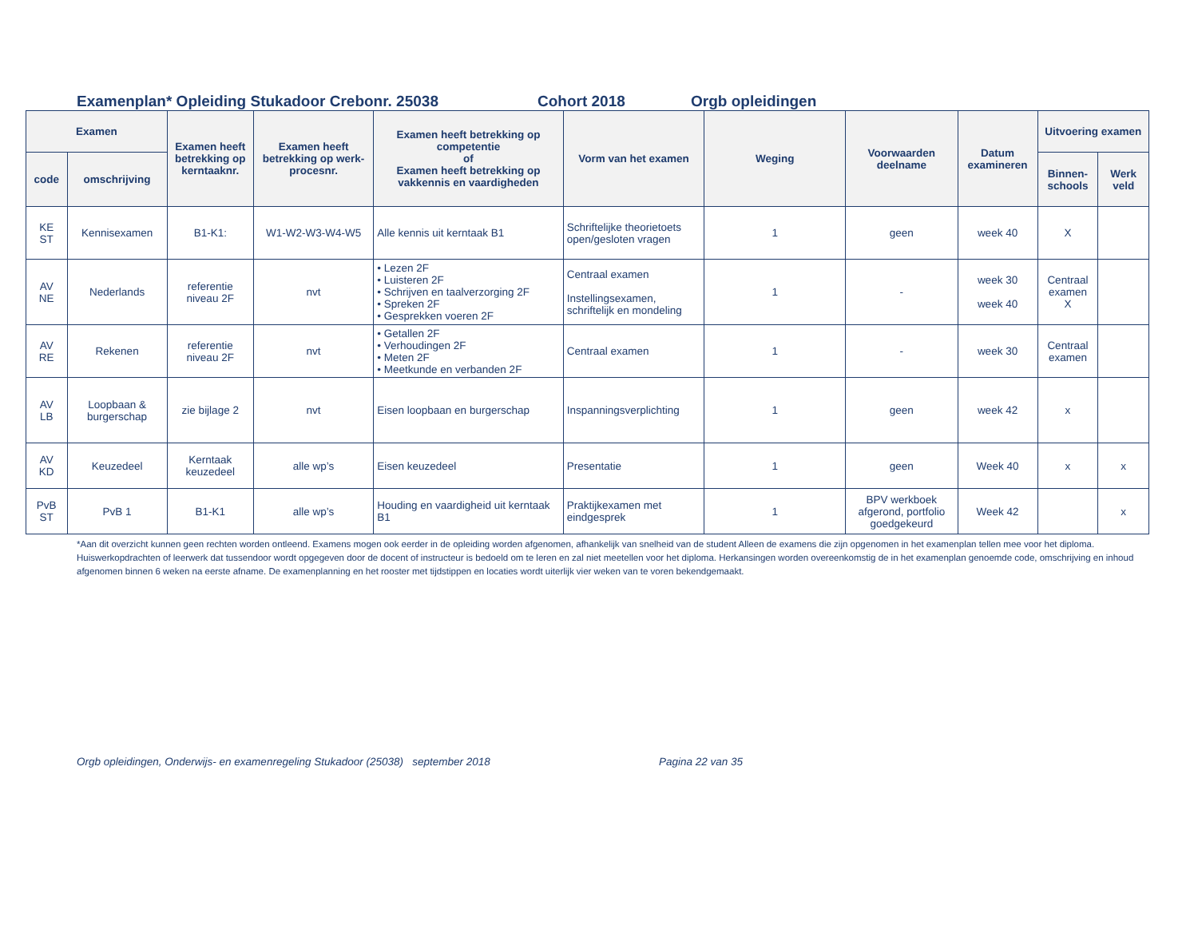Examenplan* Opleiding Stukadoor Crebonr. 25038 Cohort 2018 Orgb opleidingen
| Examen | | Examen heeft betrekking op kerntaaknr. | Examen heeft betrekking op werk-procesnr. | Examen heeft betrekking op competentie of Examen heeft betrekking op vakkennis en vaardigheden | Vorm van het examen | Weging | Voorwaarden deelname | Datum examineren | Uitvoering examen | |
| --- | --- | --- | --- | --- | --- | --- | --- | --- | --- | --- |
| code | omschrijving | | | | | | | | Binnen-schools | Werk veld |
| KE ST | Kennisexamen | B1-K1: | W1-W2-W3-W4-W5 | Alle kennis uit kerntaak B1 | Schriftelijke theorietoets open/gesloten vragen | 1 | geen | week 40 | X | |
| AV NE | Nederlands | referentie niveau 2F | nvt | • Lezen 2F • Luisteren 2F • Schrijven en taalverzorging 2F • Spreken 2F • Gesprekken voeren 2F | Centraal examen Instellingsexamen, schriftelijk en mondeling | 1 | - | week 30 week 40 | Centraal examen X | |
| AV RE | Rekenen | referentie niveau 2F | nvt | • Getallen 2F • Verhoudingen 2F • Meten 2F • Meetkunde en verbanden 2F | Centraal examen | 1 | - | week 30 | Centraal examen | |
| AV LB | Loopbaan & burgerschap | zie bijlage 2 | nvt | Eisen loopbaan en burgerschap | Inspanningsverplichting | 1 | geen | week 42 | x | |
| AV KD | Keuzedeel | Kerntaak keuzedeel | alle wp’s | Eisen keuzedeel | Presentatie | 1 | geen | Week 40 | x | x |
| PvB ST | PvB 1 | B1-K1 | alle wp’s | Houding en vaardigheid uit kerntaak B1 | Praktijkexamen met eindgesprek | 1 | BPV werkboek afgerond, portfolio goedgekeurd | Week 42 | | x |
*Aan dit overzicht kunnen geen rechten worden ontleend. Examens mogen ook eerder in de opleiding worden afgenomen, afhankelijk van snelheid van de student Alleen de examens die zijn opgenomen in het examenplan tellen mee voor het diploma. Huiswerkopdrachten of leerwerk dat tussendoor wordt opgegeven door de docent of instructeur is bedoeld om te leren en zal niet meetellen voor het diploma. Herkansingen worden overeenkomstig de in het examenplan genoemde code, omschrijving en inhoud afgenomen binnen 6 weken na eerste afname. De examenplanning en het rooster met tijdstippen en locaties wordt uiterlijk vier weken van te voren bekendgemaakt.
Orgb opleidingen, Onderwijs- en examenregeling Stukadoor (25038) september 2018 Pagina 22 van 35